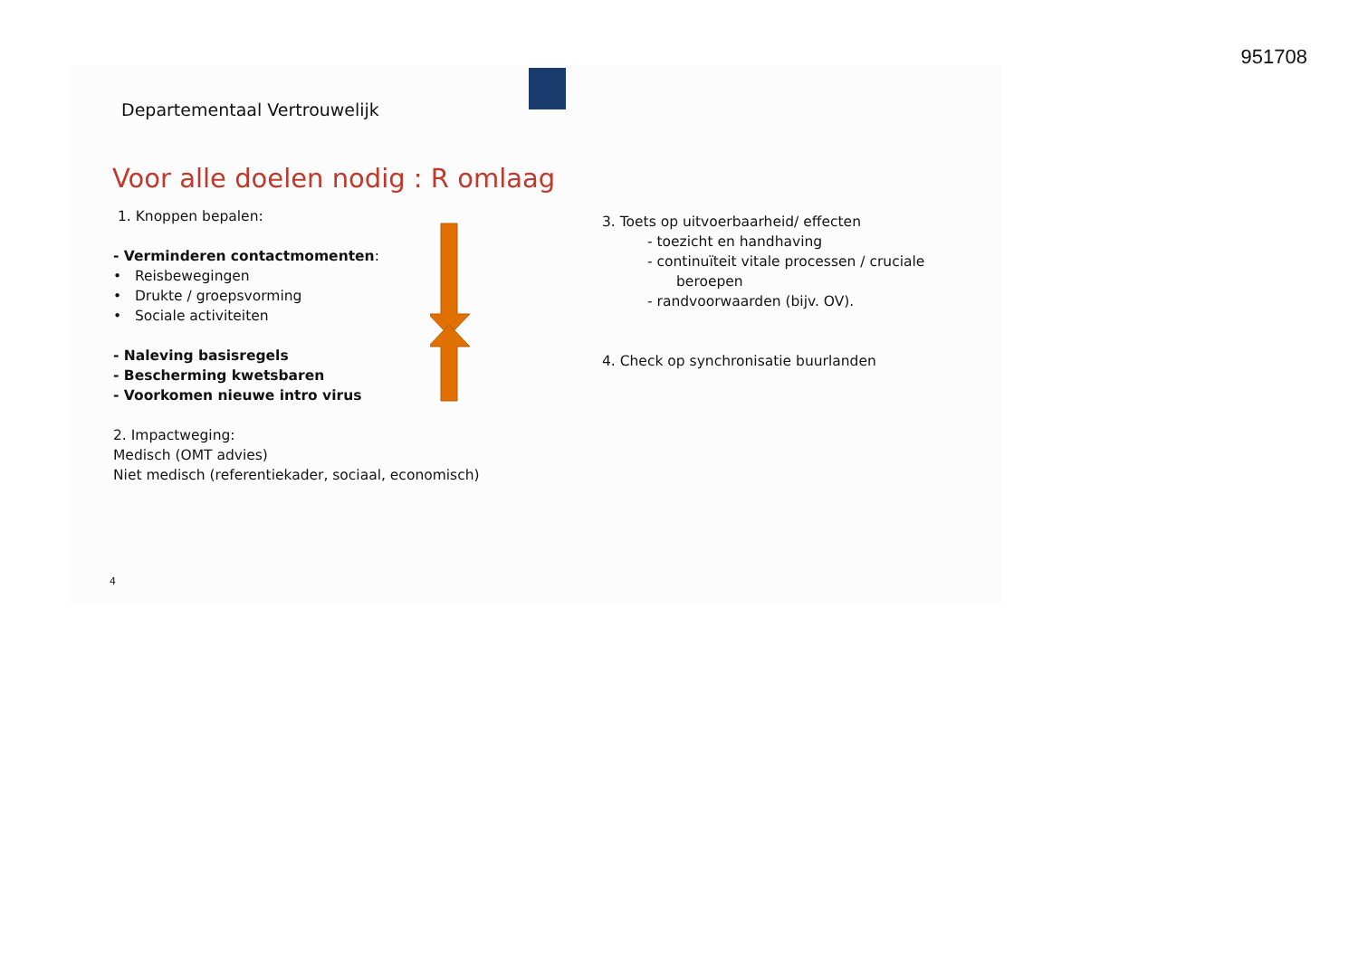951708
Departementaal Vertrouwelijk
Voor alle doelen nodig : R omlaag
1. Knoppen bepalen:
- Verminderen contactmomenten:
• Reisbewegingen
• Drukte / groepsvorming
• Sociale activiteiten
- Naleving basisregels
- Bescherming kwetsbaren
- Voorkomen nieuwe intro virus
2. Impactweging:
Medisch (OMT advies)
Niet medisch (referentiekader, sociaal, economisch)
3. Toets op uitvoerbaarheid/ effecten
- toezicht en handhaving
- continuïteit vitale processen / cruciale
beroepen
- randvoorwaarden (bijv. OV).
4. Check op synchronisatie buurlanden
4